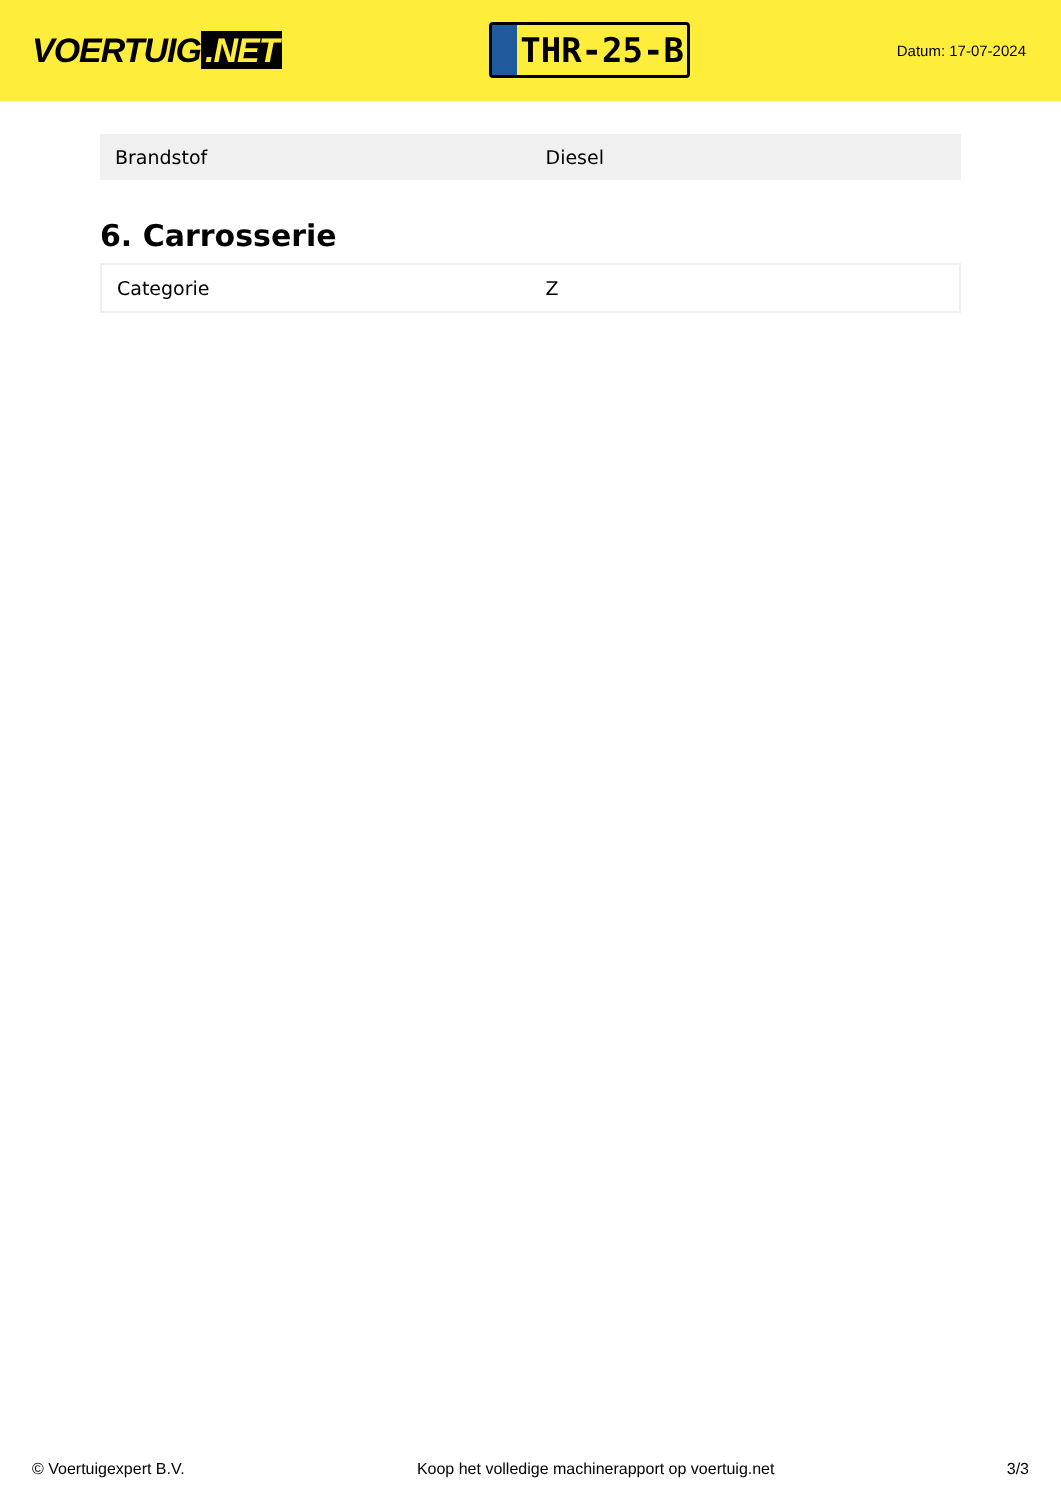VOERTUIG.NET
THR-25-B
Datum: 17-07-2024
| Brandstof | Diesel |
6. Carrosserie
| Categorie | Z |
© Voertuigexpert B.V. Koop het volledige machinerapport op voertuig.net 3/3